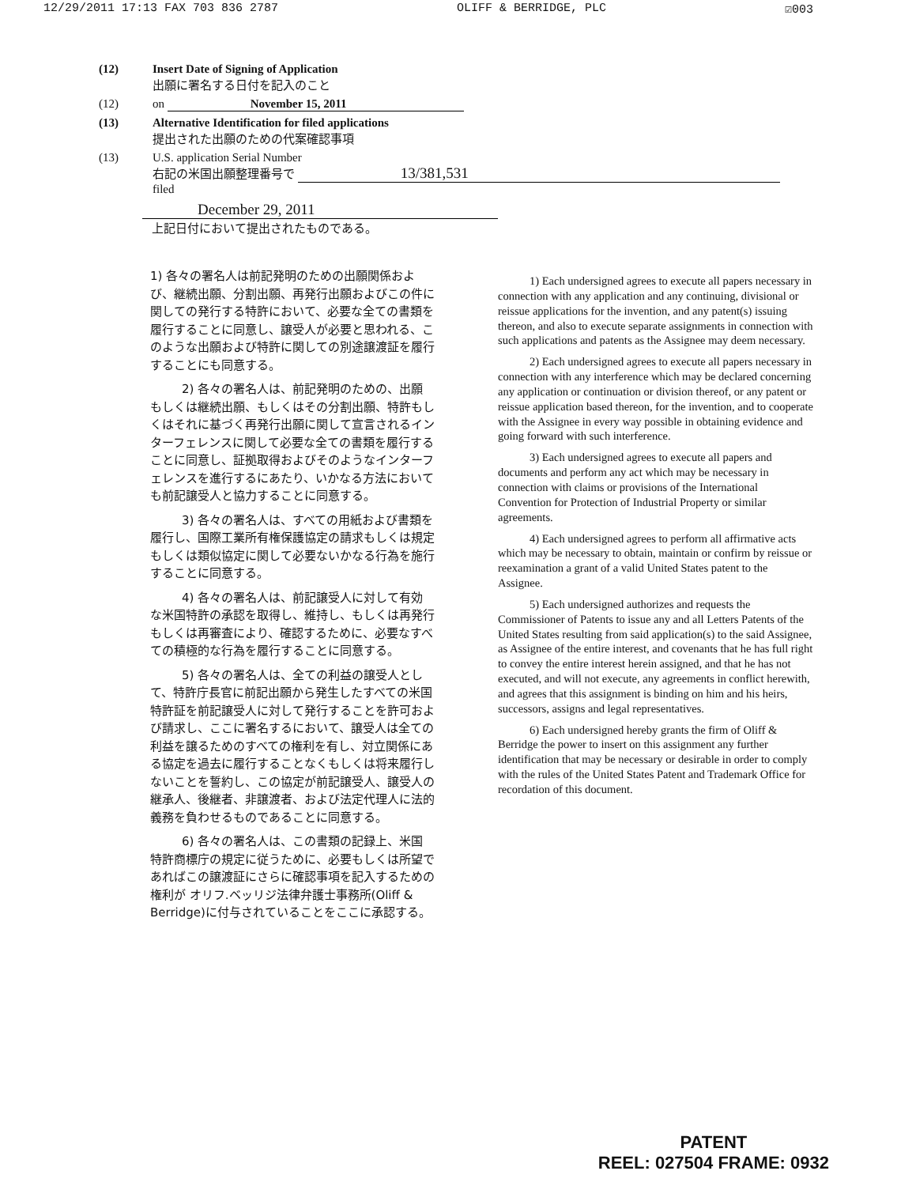12/29/2011 17:13 FAX 703 836 2787 OLIFF & BERRIDGE, PLC ☑003
(12) Insert Date of Signing of Application
出願に署名する日付を記入のこと
(12) on November 15, 2011
(13) Alternative Identification for filed applications
提出された出願のための代案確認事項
(13) U.S. application Serial Number
右記の米国出願整理番号で 13/381,531
filed
December 29, 2011
上記日付において提出されたものである。
1) 各々の署名人は前記発明のための出願関係および、継続出願、分割出願、再発行出願およびこの件に関しての発行する特許において、必要な全ての書類を履行することに同意し、譲受人が必要と思われる、このような出願および特許に関しての別途譲渡証を履行することにも同意する。
2) 各々の署名人は、前記発明のための、出願もしくは継続出願、もしくはその分割出願、特許もしくはそれに基づく再発行出願に関して宣言されるインターフェレンスに関して必要な全ての書類を履行することに同意し、証拠取得およびそのようなインターフェレンスを進行するにあたり、いかなる方法においても前記譲受人と協力することに同意する。
3) 各々の署名人は、すべての用紙および書類を履行し、国際工業所有権保護協定の請求もしくは規定もしくは類似協定に関して必要ないかなる行為を施行することに同意する。
4) 各々の署名人は、前記譲受人に対して有効な米国特許の承認を取得し、維持し、もしくは再発行もしくは再審査により、確認するために、必要なすべての積極的な行為を履行することに同意する。
5) 各々の署名人は、全ての利益の譲受人として、特許庁長官に前記出願から発生したすべての米国特許証を前記譲受人に対して発行することを許可および請求し、ここに署名するにおいて、譲受人は全ての利益を譲るためのすべての権利を有し、対立関係にある協定を過去に履行することなくもしくは将来履行しないことを誓約し、この協定が前記譲受人、譲受人の継承人、後継者、非譲渡者、および法定代理人に法的義務を負わせるものであることに同意する。
6) 各々の署名人は、この書類の記録上、米国特許商標庁の規定に従うために、必要もしくは所望であればこの譲渡証にさらに確認事項を記入するための権利が オリフ.ベッリジ法律弁護士事務所(Oliff & Berridge)に付与されていることをここに承認する。
1) Each undersigned agrees to execute all papers necessary in connection with any application and any continuing, divisional or reissue applications for the invention, and any patent(s) issuing thereon, and also to execute separate assignments in connection with such applications and patents as the Assignee may deem necessary.
2) Each undersigned agrees to execute all papers necessary in connection with any interference which may be declared concerning any application or continuation or division thereof, or any patent or reissue application based thereon, for the invention, and to cooperate with the Assignee in every way possible in obtaining evidence and going forward with such interference.
3) Each undersigned agrees to execute all papers and documents and perform any act which may be necessary in connection with claims or provisions of the International Convention for Protection of Industrial Property or similar agreements.
4) Each undersigned agrees to perform all affirmative acts which may be necessary to obtain, maintain or confirm by reissue or reexamination a grant of a valid United States patent to the Assignee.
5) Each undersigned authorizes and requests the Commissioner of Patents to issue any and all Letters Patents of the United States resulting from said application(s) to the said Assignee, as Assignee of the entire interest, and covenants that he has full right to convey the entire interest herein assigned, and that he has not executed, and will not execute, any agreements in conflict herewith, and agrees that this assignment is binding on him and his heirs, successors, assigns and legal representatives.
6) Each undersigned hereby grants the firm of Oliff & Berridge the power to insert on this assignment any further identification that may be necessary or desirable in order to comply with the rules of the United States Patent and Trademark Office for recordation of this document.
PATENT
REEL: 027504 FRAME: 0932